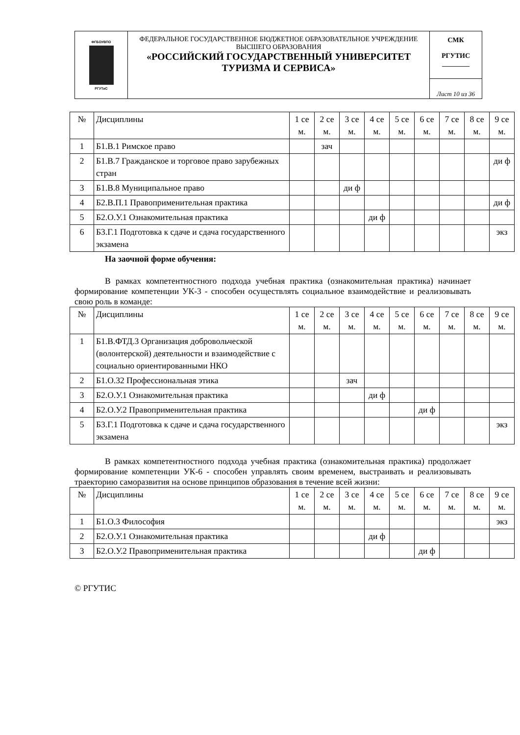| ФГБОУВПО РГУТиС | ФЕДЕРАЛЬНОЕ ГОСУДАРСТВЕННОЕ БЮДЖЕТНОЕ ОБРАЗОВАТЕЛЬНОЕ УЧРЕЖДЕНИЕ ВЫСШЕГО ОБРАЗОВАНИЯ «РОССИЙСКИЙ ГОСУДАРСТВЕННЫЙ УНИВЕРСИТЕТ ТУРИЗМА И СЕРВИСА» | СМК РГУТИС ________ |
| | | Лист 10 из 36 |
| № | Дисциплины | 1 се м. | 2 се м. | 3 се м. | 4 се м. | 5 се м. | 6 се м. | 7 се м. | 8 се м. | 9 се м. |
| --- | --- | --- | --- | --- | --- | --- | --- | --- | --- | --- |
| 1 | Б1.В.1 Римское право | | зач | | | | | | | |
| 2 | Б1.В.7 Гражданское и торговое право зарубежных стран | | | | | | | | | ди ф |
| 3 | Б1.В.8 Муниципальное право | | | ди ф | | | | | | |
| 4 | Б2.В.П.1 Правоприменительная практика | | | | | | | | | ди ф |
| 5 | Б2.О.У.1 Ознакомительная практика | | | | ди ф | | | | | |
| 6 | Б3.Г.1 Подготовка к сдаче и сдача государственного экзамена | | | | | | | | | экз |
На заочной форме обучения:
В рамках компетентностного подхода учебная практика (ознакомительная практика) начинает формирование компетенции УК-3 - способен осуществлять социальное взаимодействие и реализовывать свою роль в команде:
| № | Дисциплины | 1 се м. | 2 се м. | 3 се м. | 4 се м. | 5 се м. | 6 се м. | 7 се м. | 8 се м. | 9 се м. |
| --- | --- | --- | --- | --- | --- | --- | --- | --- | --- | --- |
| 1 | Б1.В.ФТД.3 Организация добровольческой (волонтерской) деятельности и взаимодействие с социально ориентированными НКО | | | | | | | | | |
| 2 | Б1.О.32 Профессиональная этика | | | зач | | | | | | |
| 3 | Б2.О.У.1 Ознакомительная практика | | | | ди ф | | | | | |
| 4 | Б2.О.У.2 Правоприменительная практика | | | | | | ди ф | | | |
| 5 | Б3.Г.1 Подготовка к сдаче и сдача государственного экзамена | | | | | | | | | экз |
В рамках компетентностного подхода учебная практика (ознакомительная практика) продолжает формирование компетенции УК-6 - способен управлять своим временем, выстраивать и реализовывать траекторию саморазвития на основе принципов образования в течение всей жизни:
| № | Дисциплины | 1 се м. | 2 се м. | 3 се м. | 4 се м. | 5 се м. | 6 се м. | 7 се м. | 8 се м. | 9 се м. |
| --- | --- | --- | --- | --- | --- | --- | --- | --- | --- | --- |
| 1 | Б1.О.3 Философия | | | | | | | | | экз |
| 2 | Б2.О.У.1 Ознакомительная практика | | | | ди ф | | | | | |
| 3 | Б2.О.У.2 Правоприменительная практика | | | | | | ди ф | | | |
© РГУТИС